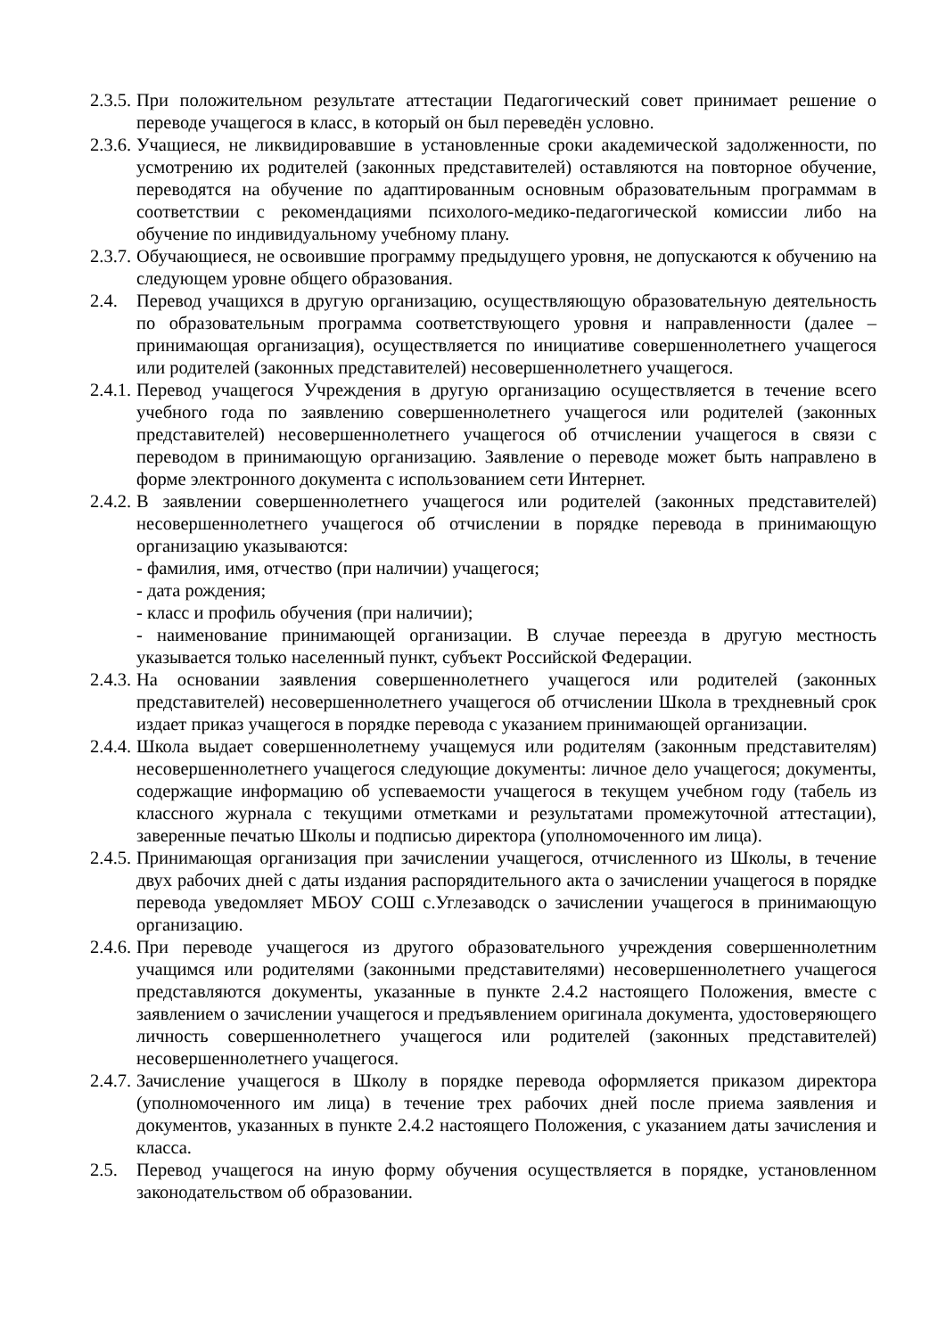2.3.5.
При положительном результате аттестации Педагогический совет принимает решение о переводе учащегося в класс, в который он был переведён условно.
2.3.6.
Учащиеся, не ликвидировавшие в установленные сроки академической задолженности, по усмотрению их родителей (законных представителей) оставляются на повторное обучение, переводятся на обучение по адаптированным основным образовательным программам в соответствии с рекомендациями психолого-медико-педагогической комиссии либо на обучение по индивидуальному учебному плану.
2.3.7.
Обучающиеся, не освоившие программу предыдущего уровня, не допускаются к обучению на следующем уровне общего образования.
2.4. Перевод учащихся в другую организацию, осуществляющую образовательную деятельность по образовательным программа соответствующего уровня и направленности (далее – принимающая организация), осуществляется по инициативе совершеннолетнего учащегося или родителей (законных представителей) несовершеннолетнего учащегося.
2.4.1.
Перевод учащегося Учреждения в другую организацию осуществляется в течение всего учебного года по заявлению совершеннолетнего учащегося или родителей (законных представителей) несовершеннолетнего учащегося об отчислении учащегося в связи с переводом в принимающую организацию. Заявление о переводе может быть направлено в форме электронного документа с использованием сети Интернет.
2.4.2.
В заявлении совершеннолетнего учащегося или родителей (законных представителей) несовершеннолетнего учащегося об отчислении в порядке перевода в принимающую организацию указываются:
- фамилия, имя, отчество (при наличии) учащегося;
- дата рождения;
- класс и профиль обучения (при наличии);
- наименование принимающей организации. В случае переезда в другую местность указывается только населенный пункт, субъект Российской Федерации.
2.4.3.
На основании заявления совершеннолетнего учащегося или родителей (законных представителей) несовершеннолетнего учащегося об отчислении Школа в трехдневный срок издает приказ учащегося в порядке перевода с указанием принимающей организации.
2.4.4.
Школа выдает совершеннолетнему учащемуся или родителям (законным представителям) несовершеннолетнего учащегося следующие документы: личное дело учащегося; документы, содержащие информацию об успеваемости учащегося в текущем учебном году (табель из классного журнала с текущими отметками и результатами промежуточной аттестации), заверенные печатью Школы и подписью директора (уполномоченного им лица).
2.4.5.
Принимающая организация при зачислении учащегося, отчисленного из Школы, в течение двух рабочих дней с даты издания распорядительного акта о зачислении учащегося в порядке перевода уведомляет МБОУ СОШ с.Углезаводск о зачислении учащегося в принимающую организацию.
2.4.6.
При переводе учащегося из другого образовательного учреждения совершеннолетним учащимся или родителями (законными представителями) несовершеннолетнего учащегося представляются документы, указанные в пункте 2.4.2 настоящего Положения, вместе с заявлением о зачислении учащегося и предъявлением оригинала документа, удостоверяющего личность совершеннолетнего учащегося или родителей (законных представителей) несовершеннолетнего учащегося.
2.4.7.
Зачисление учащегося в Школу в порядке перевода оформляется приказом директора (уполномоченного им лица) в течение трех рабочих дней после приема заявления и документов, указанных в пункте 2.4.2 настоящего Положения, с указанием даты зачисления и класса.
2.5. Перевод учащегося на иную форму обучения осуществляется в порядке, установленном законодательством об образовании.